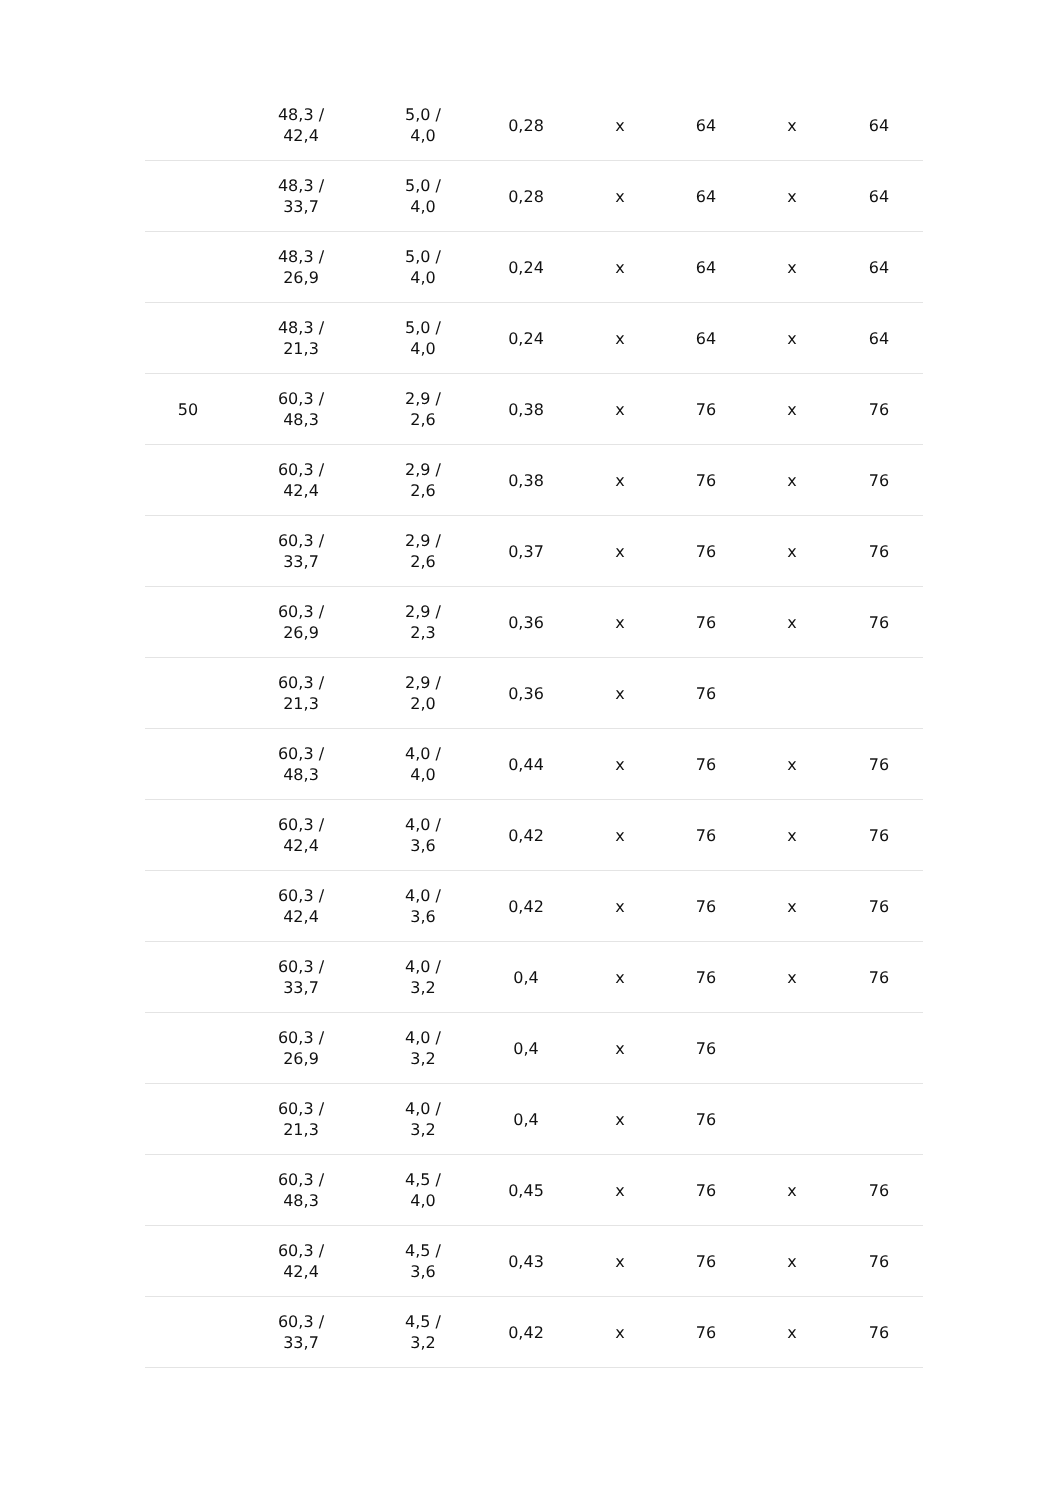| | 48,3 / 42,4 | 5,0 / 4,0 | 0,28 | x | 64 | x | 64 |
| | 48,3 / 33,7 | 5,0 / 4,0 | 0,28 | x | 64 | x | 64 |
| | 48,3 / 26,9 | 5,0 / 4,0 | 0,24 | x | 64 | x | 64 |
| | 48,3 / 21,3 | 5,0 / 4,0 | 0,24 | x | 64 | x | 64 |
| 50 | 60,3 / 48,3 | 2,9 / 2,6 | 0,38 | x | 76 | x | 76 |
| | 60,3 / 42,4 | 2,9 / 2,6 | 0,38 | x | 76 | x | 76 |
| | 60,3 / 33,7 | 2,9 / 2,6 | 0,37 | x | 76 | x | 76 |
| | 60,3 / 26,9 | 2,9 / 2,3 | 0,36 | x | 76 | x | 76 |
| | 60,3 / 21,3 | 2,9 / 2,0 | 0,36 | x | 76 | | |
| | 60,3 / 48,3 | 4,0 / 4,0 | 0,44 | x | 76 | x | 76 |
| | 60,3 / 42,4 | 4,0 / 3,6 | 0,42 | x | 76 | x | 76 |
| | 60,3 / 42,4 | 4,0 / 3,6 | 0,42 | x | 76 | x | 76 |
| | 60,3 / 33,7 | 4,0 / 3,2 | 0,4 | x | 76 | x | 76 |
| | 60,3 / 26,9 | 4,0 / 3,2 | 0,4 | x | 76 | | |
| | 60,3 / 21,3 | 4,0 / 3,2 | 0,4 | x | 76 | | |
| | 60,3 / 48,3 | 4,5 / 4,0 | 0,45 | x | 76 | x | 76 |
| | 60,3 / 42,4 | 4,5 / 3,6 | 0,43 | x | 76 | x | 76 |
| | 60,3 / 33,7 | 4,5 / 3,2 | 0,42 | x | 76 | x | 76 |